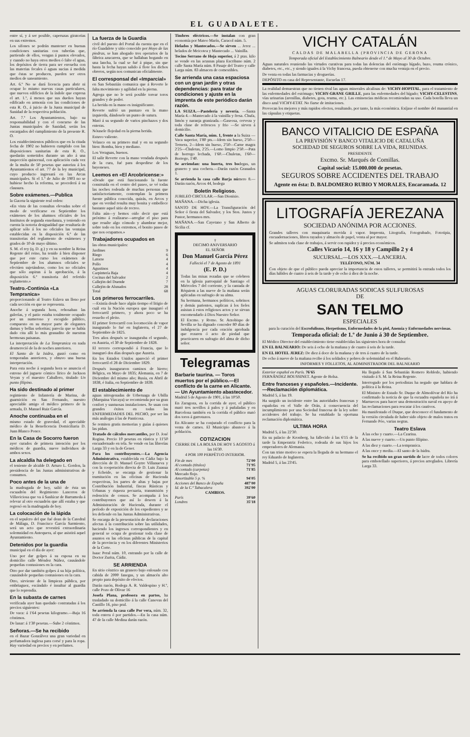EL GUADALETE.
entre sí, y á ser posible, caperuzas giratorias en sus extremos.
Los sifones se podrán mantener en buenas condiciones sanitarias con tuberías que, partiendo de ellos, vengan á puntos elevados, y cuando no haya otros medios ó falte el agua, los depósitos de tierra para ser envuelta con las materias fecales ó aguas sucias á medida que éstas se producen, pueden ser otros medios de saneamiento.
Art. 6.º No se dará licencia para abrir ni ocupar lo mismo nuevas casas particulares, que nuevos edificios de la índole que expresa el art. 1.º, á menos que sus dueños hayan edificado en armonía con las condiciones de esta R. O., á juicio de la Junta municipal de Sanidad de la respectiva población.
Art. 7.º Los Ayuntamientos, bajo su responsabilidad y con el concurso de las Juntas municipales de Sanidad, serán los encargados del cumplimiento de la presente R. O.
Los establecimientos públicos que en la citada fecha de 1902 no hubieren cumplido con las disposiciones sanitarias de esta R. O., quedarán sometidos durante un año á una inspección quincenal, con aplicación cada vez de la multa de 50 pesetas que autoriza á los Ayuntamientos el art. 77 de la ley municipal, cuyo producto ingresará en las Arcas municipales. Si el 1.º de Julio de 1903 no se hubiese hecho la reforma, se procederá á su clausura.
Sobre exámenes.—Publica
la Gaceta la siguiente real orden:
«En vista de las consultas elevadas sobre el modo de verificarse en Septiembre los exámenes de los alumnos oficiales de los Institutos de segunda enseñanza, y teniendo en cuenta la notoria desigualdad que resultaría de aplicar sólo á los no oficiales las ventajas establecidas en la disposición 6.ª de las transitorias del reglamento de exámenes y grados de 10 de mayo último.
S. M. el rey (q. D. g.) y en su nombre la Reina Regente del reino, ha tenido á bien disponer que por este curso los exámenes de Septiembre de los alumnos oficiales se efectúen sujetándose, como los no oficiales que sólo aspiran á la aprobación, á la disposición 6.ª transitoria del referido reglamento.»
Teatro.-Continúa «La Tempranica»
proporcionando al Teatro Eslava un lleno por cada sección en que se representa.
Anoche á segunda hora, rebosaban las galerías, y el patio estaba totalmente ocupado por un numeroso y escogido público, compuesto en su mayor parte de elegantes damas y bellas señoritas; parecía que se había dado cita allí lo más granadito de nuestras hermosas paisanas.
La interpretación de La Tempranica en nada desmereció de la de noches anteriores.
El Santo de la Isidra, gustó como en temporadas anteriores, y obtuvo una buena interpretación.
Para esta noche á segunda hora se anuncia el estreno del juguete cómico lírico de Jackson Veyan y el maestro Caballero, titulado Un punto filipino.
Ha sido destinado al primer
regimiento de Infantería de Marina, de guarnición en San Fernando, nuestro apreciable amigo el médico primero de la armada, D. Manuel Ruiz García.
Anoche continuaba en el
mismo estado de gravedad, el apreciable médico de la Beneficencia Domiciliaria D. Juan Blanco Ponce.
En la Casa de Socorro fueron
ayer curados de primera intención por los médicos de guardia, nueve individuos de ambos sexos.
La alcaldía ha delegado en
el teniente de alcalde D. Arturo L. Gordon, la presidencia de las Juntas administrativas de consumos.
Poco antes de la una de
la madrugada de hoy, salió de ésta un escuadrón del Regimiento Lanceros de Villaviciosa que va á Sanlúcar de Barrameda á relevar al otro escuadrón que allí estaba y que regresó en la madrugada de hoy.
La colocación de la lápida
en el sepulcro del que fué dean de la Catedral de Málaga, D. Francisco García Sarmiento, será un acto que revestirá extraordinaria solemnidad en Antequera, al que asistirá aquel Ayuntamiento.
Detenidos por la guardia
municipal en el día de ayer:
Uno por dar golpes á su esposa en su domicilio calle Méndez Núñez, causándole pequeñas contusiones en la cara.
Otro por dar también golpes á su hija política, causándole pequeñas contusiones en la cara.
Otro, sirviente de la limpieza pública, por embriaguez, escándalo é insultar al guardia que lo reprendía.
En la subasta de carnes
verificada ayer han quedado contratadas á los precios siguientes:
De vaca: á 1'64 pesetas kilogramo.—Baja 16 céntimos.
De lanar: á 1'30 pesetas.—Sube 2 céntimos.
Señoras.—Se ha recibido
en el Bazar Gonzálvez una gran variedad en perfumadora inglesa para corsé y para la ropa. Hay variedad en precios y en perfumes.
La fuerza de la Guardia
civil del puesto del Portal da cuenta que en el río Guadalete y sitio conocido por Hoyo de las piedras, se han ahogado tres operarios de la fábrica azucarera, que se hallaban bogando en una lancha, la cual se fué á pique, sin que hasta la fecha hayan salido á flote los dichos obreros, según nos comunican oficialmente.
El corresponsal del «Imparcial»
en San Sebastián comunica que á Reverte le falta movimiento y agilidad en la pierna.
Agrega que no le será posible torear toros grandes y de poder.
La herida en la mano es insignificante.
Reverte sufrió un puntazo en la mano izquierda, dándosele un punto de sutura.
Mató á su segundo de varios pinchazos y dos enteras.
Nótasele flojedad en la pierna herida.
Estuvo valiente.
Velasco en su primero mal y en su segundo bien: Bomba, bien y mediano.
Los Veraguas, buenos.
El salir Reverte con la mano vendada después de la cura, fué para despedirse de los bayoneses.
Leemos en «El Arcobricense:»
«Desde que está funcionando la fuente construida en el centro del paseo, se vé todas las noches rodeada de muchas personas que satisfactoriamente, contemplan la primera fuente pública conocida, quizás, en Arcos y que en verdad resulta muy bonita y embellece bastante aquel sitio de recreo.
Falta aún—y hemos oido decir que está próximo á realizarse—arreglar el piso para que resulte algo cómodo y alumbrar mejor, sobre todo en los extremos, el bonito paseo de que nos ocupamos.»
Trabajadores ocupados en
las obras municipales:
| Jardines | 9 |
| Riego | 6 |
| Latorre | 4 |
| Pollo | 4 |
| Agustinos | 4 |
| Carpintería Baja | 4 |
| Cocinas del Salvador | 2 |
| Callejón del Duende | 7 |
| Callejón de Alunados | 28 |
| Total | 68 |
Los primeros ferrocarriles.
—Existía desde hace algún tiempo el litigio de cuál era la Nación europea que inauguró el ferrocarril primero, y ahora poco se ha resuelto el pleito.
El primer ferrocarril con locomoción de vapor inaugurado lo fué en Inglaterra, el 27 de Septiembre de 1825.
Tres años después se inauguraba el segundo, en Austria, el 30 de Septiembre de 1828.
El tercero correspondió á Francia, que lo inauguró dos días después que Austria.
En los Estados Unidos apareció el primer ferrocarril el 28 de Diciembre 1829.
Después inauguraron caminos de hierro; Bélgica, en Mayo de 1835; Alemania, en 7 de Diciembre del mismo año; Rusia, en Abril de 1838, é Italia, en Septiembre de 1839.
El establecimiento de
aguas nitrogenadas de Urberuaga de Ubilla (Marquina Vizcaya) se recomienda por su gran confort y suntuosas instalaciones. Se usan con grandes éxitos en todas las ENFERMEDADES DEL PECHO, por ser las más análogas á las de Panticosa.
Se remiten gratis memorias y guías á quienes las pidan.
Tratado de cálculos mercantiles, por D. José Rogina. Precio 10 pesetas en rústica y 11'50 encuadernado en tela. Se vende en las librerías Larga 33 y en la de Gener.
Para los contribuyentes.—La Agencia Administrativa, establecida en Cádiz bajo la dirección de D. Manuel Goytre Villanueva y con la cooperación directa de D. Luis Zuasua y Echeide, se encarga de gestionar la tramitación en las oficinas de Hacienda respectivas, los partes de altas y bajas por Contribución Industrial, fincas Rústicas y Urbanas y riqueza pecuaria, transmisión y redención de censos. Se acompaña á los contribuyentes que así lo deseen á la Administración de Hacienda, durante el período de exposición de los expedientes y se les defiende en las Juntas Administrativas.
Se encarga de la presentación de declaraciones afectas á la contribución sobre las utilidades, haciendo los ingresos correspondientes y en general se ocupa de gestionar toda clase de asuntos en las oficinas públicas de la capital de la provincia y en los diferentes Ministerios de la Corte.
Isaac Peral núm. 10, entrando por la calle de Doctor Zurita, Cádiz.
SE ARRIENDA
En sitio céntrico un granero bajo enlosado con cabida de 2000 fanegas, y un almacén alto propio para depósito de efectos.
Darán razón, Bodega A. R. Valdespino y H.º, calle Pozo de Olivar 16
Josefa Plana, profesora en partos, ha trasladado su domicilio á la calle Canovas del Castillo 16, piso pral.
Se arrienda la casa calle Por vera, núm. 32, toda entera ó por partidos.—En la casa núm. 47 de la calle Medina darán razón.
Timbres eléctricos.—Se instalan con gran economía por Mateo Marín, Caracol núm. 5.
Helados y Mantecados.—Se sirven ... Jerez ... helados de Meicotea y Mantecado ... Vainilla.
Tocino Serrano de Hoja superior, á 2 ptas. kilo se vende en las acusnas plaza Escribano núm. 2 calle Santa María núm. 8 Pasaje del Teatro y calle Larga núm. 83 almacen de comestibles.
Se arrienda una casa espaciosa con un gran jardin y otras dependencias: para tratar de condiciones y ajuste en la imprenta de este periódico darán razón.
LA SUIZA.—Pastelería y nevería. —Santa María 4.—Mantecado á la vainilla y fresa. Chufa, limón y naranja granizada.—Gaseosa, cerveza y toda clase de refrescos y frio —Se sirven á domicilio.
Calle Santa María, núm. 1, frente a la Suiza —Vaca superior, 1'80 pts.—Idem sin hueso, 2'50—Ternera, 2—Idem sin hueso, 2'50—Carne magra 2'25—Chuletas, 2'25.—Lomo limpio 2'50.—Pata de borrego lechada, 1'60.—Chuletas, 1'60—Borrego, 1'40.
Se arriendan: una huerta, tres bodegas, un granero y una cochera.—Darán razón Granados 1.
Se arrienda la casa calle Barja número 8.—Darán razón, Arcos 44, bodega
Boletín Religioso.
JUBILEO CIRCULAR.—San Dionisio.
MAÑANA.—Dicha iglesia.
SANTO DE HOY.—La Transfiguración del Señor ó fiesta del Salvador, y los Stos. Justos y Pastor, hermanos mrs.
MAÑANA.—San Cayetano y San Alberto de Sicilia cf.
†
DECIMO ANIVERSARIO
EL SEÑOR
Don Manuel García Pérez
Falleció el 7 de Agosto de 1891
(E. P. D.)
Todas las misas rezadas que se celebren en la iglesia parroquial de Santiago el Miércoles 7 del corriente, y la cantada de Réquiem a las nueve de la mañana serán aplicadas en sufragio de su alma.
Su hermana, hermanos políticos, sobrinos y demás parientes, suplican á los fieles asistan á estos religiosos actos y se sirvan encomendarlo á Dios Nuestro Señor.
El Excmo. y Rvmo. Sr. Arzobispo de Sevilla se ha dignado conceder 80 días de indulgencia por cada oración aprobada que rezaren ó acto de piedad que practicaren en sufragio del alma de dicho señor.
Telegramas
Barbarie taurina. — Toros muertos por el público.—El conflicto de la carne en Alicante. — Un Ayuntamiento abastecedor.
Madrid 5 de Agosto de 1901, á las 10'50.
En Zaragoza, en la corrida de ayer, el público mató tres novillos á palos y á puñaladas y en Barcelona también en la corrida el público mató dos toros á garrotazos.
En Alicante se ha conjurado el conflicto para la venta de carnes. El Municipio abastece á la población.
COTIZACION
CIERRE DE LA BOLSA DE HOY 5 AGOSTO á las 16'30.
4 POR 100 PERPÉTUO INTERIOR.
| Fin de mes | 72'00 |
| Al contado (títulos) | 71'95 |
| Al contado (carpetas) | 71'85 |
| Mercado flojo. | |
| Amortizable 5 p. % | 94'05 |
| Acciones del Banco de España | 487'00 |
| Id. de la C.ª Tabacalera | 392'00 |
| CAMBIOS. | |
| París | 39'60 |
| Londres | 35'18 |
VICHY CATALÁN
CALDAS DE MALABELLA (PROVINCIA DE GERONA
Temporada oficial del Establecimiento Balneario desde el 1.º de Mayo al 30 de Octubre.
Aguas naturales reuniendo las virtudes curativas para todas las dolencias del estómago hígado, bazo, reuma crónico, diabetes, etc., etc., y siendo iguales á la Vichy francesa, pueda obtenerse con mucha ventaja en el precio.
De venta en todas las farmacias y droguerías.
DEPÓSITO en casa del Representante, Escuelas 17.
La realidad demuestran que no tienen rival las aguas minerales alcalinas de: VICHY-HOPITAL, para el tratamiento de las enfermedades del estómago; VICHY-GRANE GRILLE, para las enfermedades del hígado; VICHY-CELESTINS, vías urinarias (arenillas, diabetes, gota, reuma, etc.). Las eminencias médicas recomiendan su uso. Cada botella lleva un disco azul VICHY-ETAT. No fiarse de imitaciones.
Provocan los mejores y más rapidos efectos, resultando, por tanto, la más económica. Exíjase el nombre del manantial en las cápsulas y etiquetas.
BANCO VITALICIO DE ESPAÑA
LA PREVISIÓN Y BANCO VITALICIO DE CATALUÑA
SOCIEDAD DE SEGUROS SOBRE LA VIDA, REUNIDAS.
PRESIDENTE
Excmo. Sr. Marqués de Comillas.
Capital social: 15.000.000 de pesetas.
SEGUROS SOBRE ACCIDENTES DEL TRABAJO
Agente en ésta: D. BALDOMERO RUBIO Y MORALES, Encaramada. 12
LITOGRAFÍA JEREZANA
SOCIEDAD ANÓNIMA POR ACCIONES.
Grandes talleres con maquinaria movida á vapor. Imprenta, Litografía, Fotograbado, Fototipia, encuadernaciones, libros rayados y almacén de papel, venta al por mayor.
Se admiten toda clase de trabajos, á servir con rapidez y á precios económicos.
Calles Vicario 14, 16 y 18 y Campillo 2 y 4
SUCURSAL.—LOS XXX.—LANCERIA.
TELÉFONO, NÚM. 34
Con objeto de que el público pueda apreciar la importancia de estos talleres, se permitirá la entrada todos los días hábiles de cuatro á seis de la tarde y de ocho á diez de la noche.
AGUAS CLORURADAS SODICAS SULFUROSAS
DE
SAN TELMO
ESPECIALES
para la curación del Escrofulismo, Herpetismo, Enfermedades de la piel, Anemia y Enfermedades nerviosas.
Temporada oficial: de 1.º de Junio á 30 de Septiembre.
El Médico Director del establecimiento tiene establecidas las siguientes hora de consulta:
EN EL BALNEARIO: De seis á ocho de la mañana y de cuatro á seis de la tarde.
EN EL HOTEL JEREZ: De diez á doce de la mañana y de tres á cuatro de la tarde.
De ocho á nueve de la mañana recibe á los soldados y pobres de solemnidad en el Balneario.
INFORMES Y FOLLETOS, AL ADMINISTRADOR DEL BALNEARIO
Exterior español en París. 76'65
FERNÁNDEZ BOUSSINET. Agente de Bolsa.
Entre franceses y españoles.—Incidente.—Reclamación diplomática.
Madrid 5, á las 19.
Ha surgido un incidente entre las autoridades francesas y españolas en el Valle de Orán, á consecuencia del incumplimiento por una Sociedad francesa de la ley sobre accidentes del trabajo. Se ha entablado la oportuna reclamación diplomática.
ULTIMA HORA
Madrid 5, á las 22'30.
En su palacio de Kronberg, ha fallecido á las 6'15 de la tarde la Emperatriz Federico, rodeada de sus hijos los emperadores de Alemania.
Con tan triste motivo se espera la llegada de su hermano el rey Eduardo de Inglaterra.
Madrid 5, á las 23'45.
Ha llegado á San Sebastián Romero Robledo, habiendo visitado á S. M. la Reina Regente.
Interrogado por los periodistas ha negado que hablara de política á la Reina.
El Ministro de Estado Sr. Duque de Almodóvar del Río ha confirmado la noticia de que la escuadra española no irá á Marruecos para hacer una demostración naval en apoyo de las reclamaciones para rescatar á los cautivos.
Ha manifestado el Duque, que desconoce el fundamento de la versión circulada de haber sido objeto de malos tratos en Fernando Póo, varias negras.
Teatro Eslava
A las ocho y cuarto.—La Czarina.
A las nueve y cuarto.—Un punto filipino.
A las diez y cuarto.—La tempranica.
A las once y media.—El santo de la Isidra.
Se ha recibido un gran surtido de lacre de todos colores para embotellado superiores, á precios arreglados. Librería Larga 33.